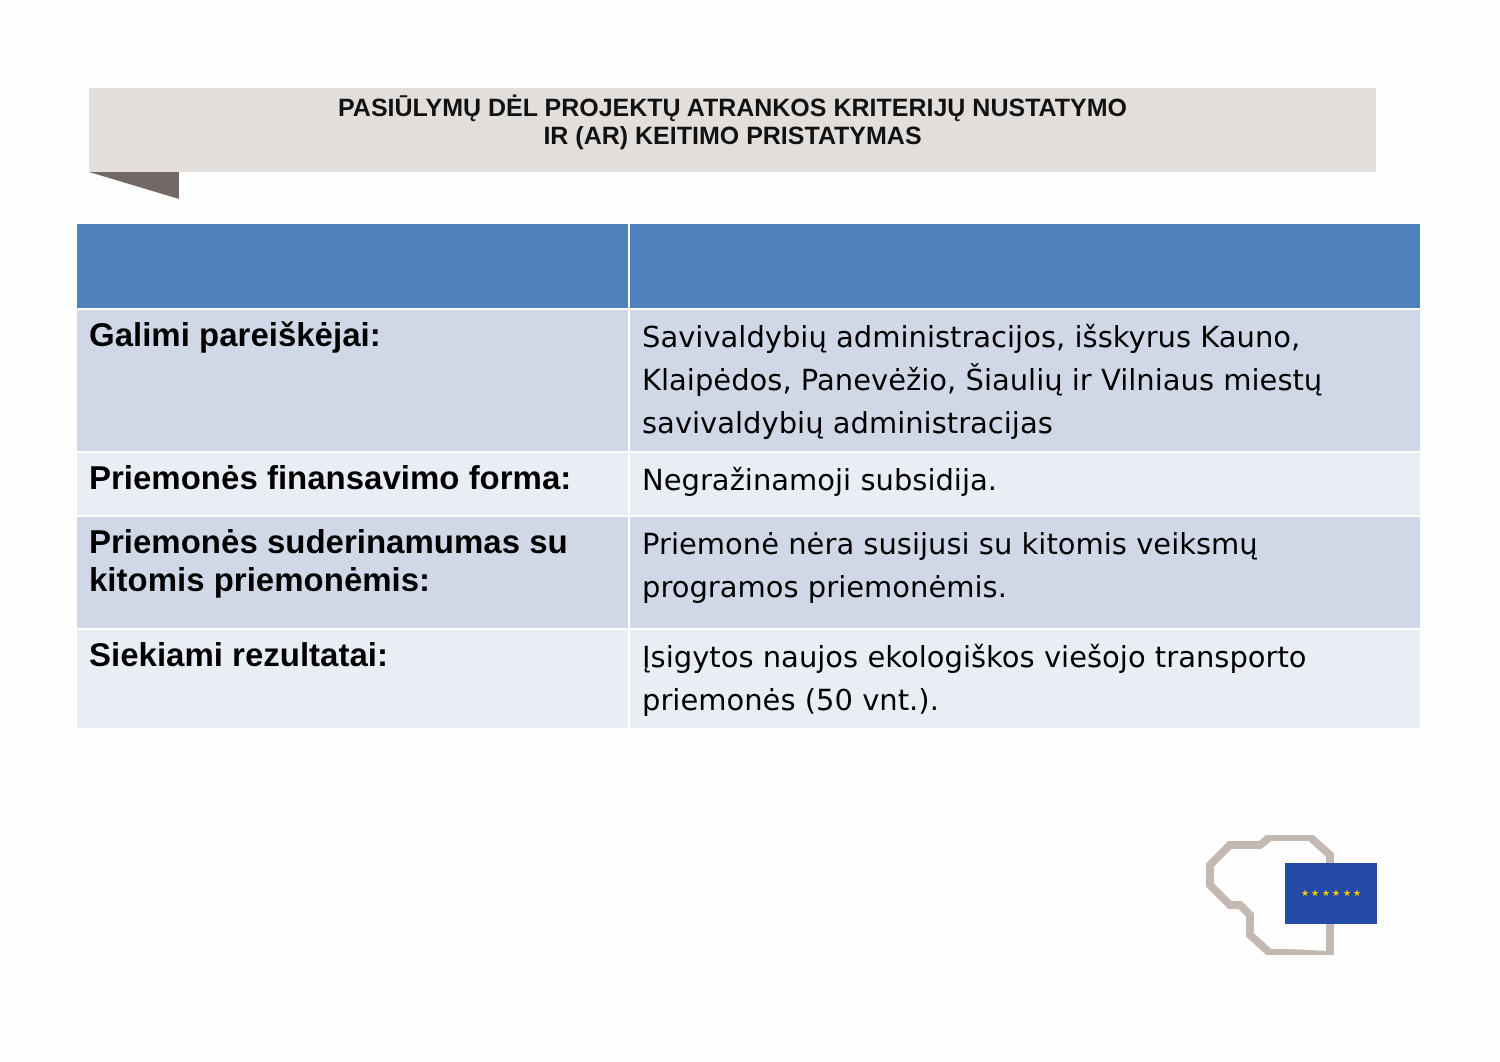PASIŪLYMŲ DĖL PROJEKTŲ ATRANKOS KRITERIJŲ NUSTATYMO
IR (AR) KEITIMO PRISTATYMAS
| Galimi pareiškėjai: | Savivaldybių administracijos, išskyrus Kauno, Klaipėdos, Panevėžio, Šiaulių ir Vilniaus miestų savivaldybių administracijas |
| Priemonės finansavimo forma: | Negražinamoji subsidija. |
| Priemonės suderinamumas su kitomis priemonėmis: | Priemonė nėra susijusi su kitomis veiksmų programos priemonėmis. |
| Siekiami rezultatai: | Įsigytos naujos ekologiškos viešojo transporto priemonės (50 vnt.). |
★ ★ ★ ★ ★ ★